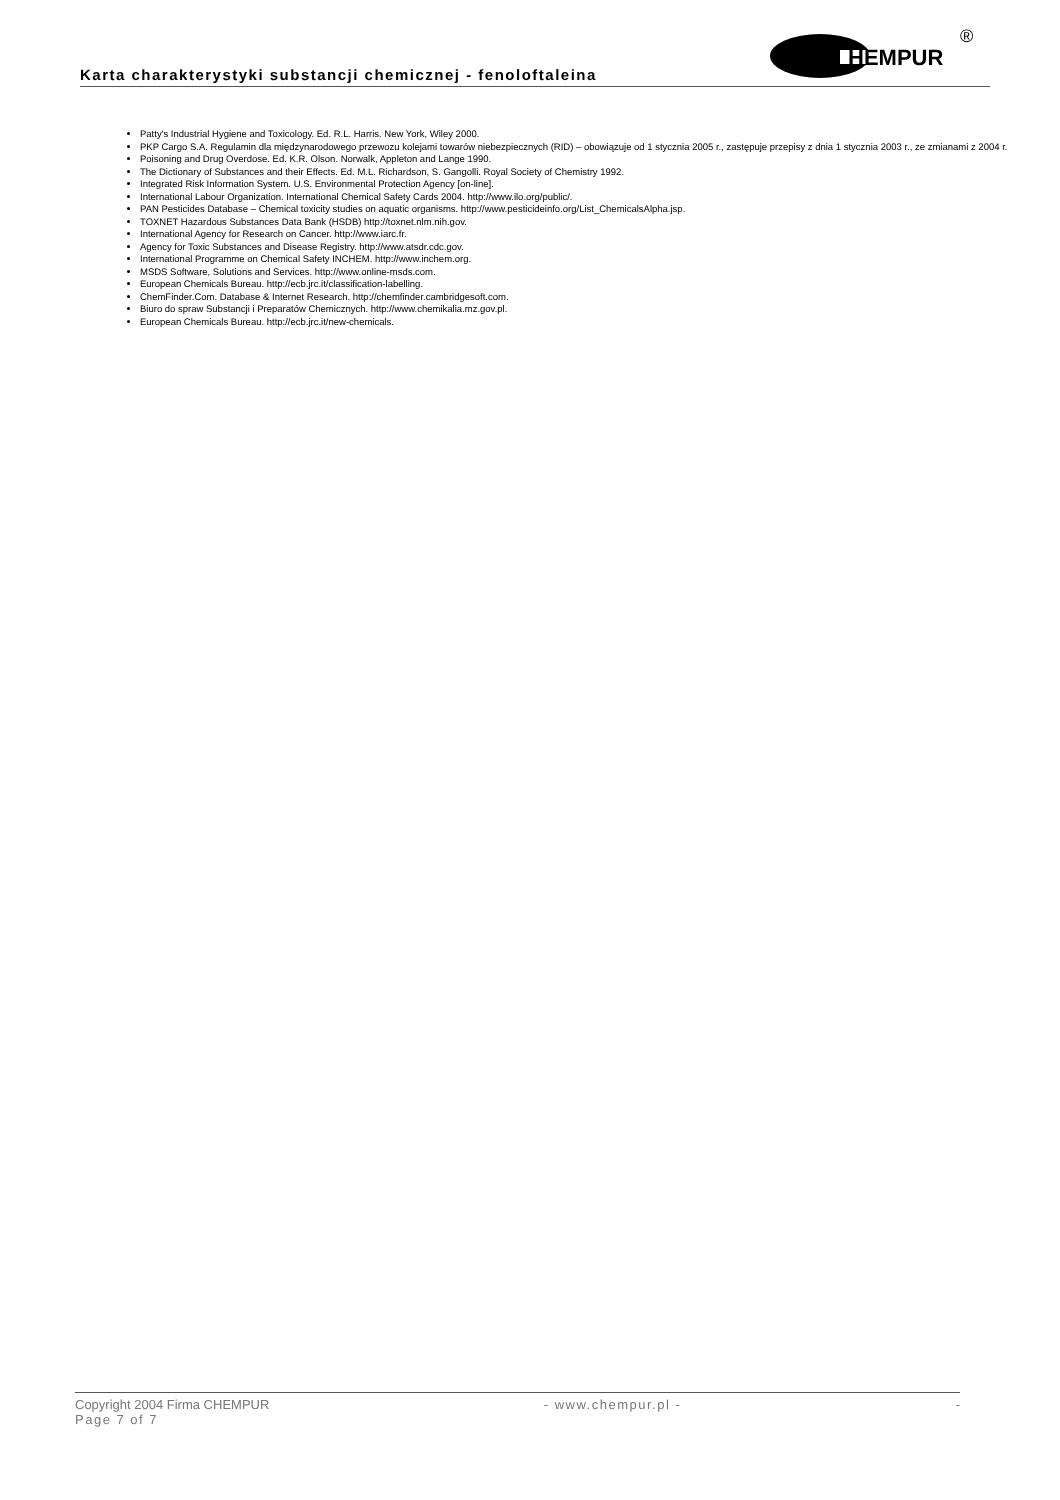Karta charakterystyki substancji chemicznej - fenoloftaleina
HEMPUR
®
Patty's Industrial Hygiene and Toxicology. Ed. R.L. Harris. New York, Wiley 2000.
PKP Cargo S.A. Regulamin dla międzynarodowego przewozu kolejami towarów niebezpiecznych (RID) – obowiązuje od 1 stycznia 2005 r., zastępuje przepisy z dnia 1 stycznia 2003 r., ze zmianami z 2004 r.
Poisoning and Drug Overdose. Ed. K.R. Olson. Norwalk, Appleton and Lange 1990.
The Dictionary of Substances and their Effects. Ed. M.L. Richardson, S. Gangolli. Royal Society of Chemistry 1992.
Integrated Risk Information System. U.S. Environmental Protection Agency [on-line].
International Labour Organization. International Chemical Safety Cards 2004. http://www.ilo.org/public/.
PAN Pesticides Database – Chemical toxicity studies on aquatic organisms. http://www.pesticideinfo.org/List_ChemicalsAlpha.jsp.
TOXNET Hazardous Substances Data Bank (HSDB) http://toxnet.nlm.nih.gov.
International Agency for Research on Cancer. http://www.iarc.fr.
Agency for Toxic Substances and Disease Registry. http://www.atsdr.cdc.gov.
International Programme on Chemical Safety INCHEM. http://www.inchem.org.
MSDS Software, Solutions and Services. http://www.online-msds.com.
European Chemicals Bureau. http://ecb.jrc.it/classification-labelling.
ChemFinder.Com. Database & Internet Research. http://chemfinder.cambridgesoft.com.
Biuro do spraw Substancji i Preparatów Chemicznych. http://www.chemikalia.mz.gov.pl.
European Chemicals Bureau. http://ecb.jrc.it/new-chemicals.
Copyright 2004 Firma CHEMPUR - www.chempur.pl - -
Page 7 of 7